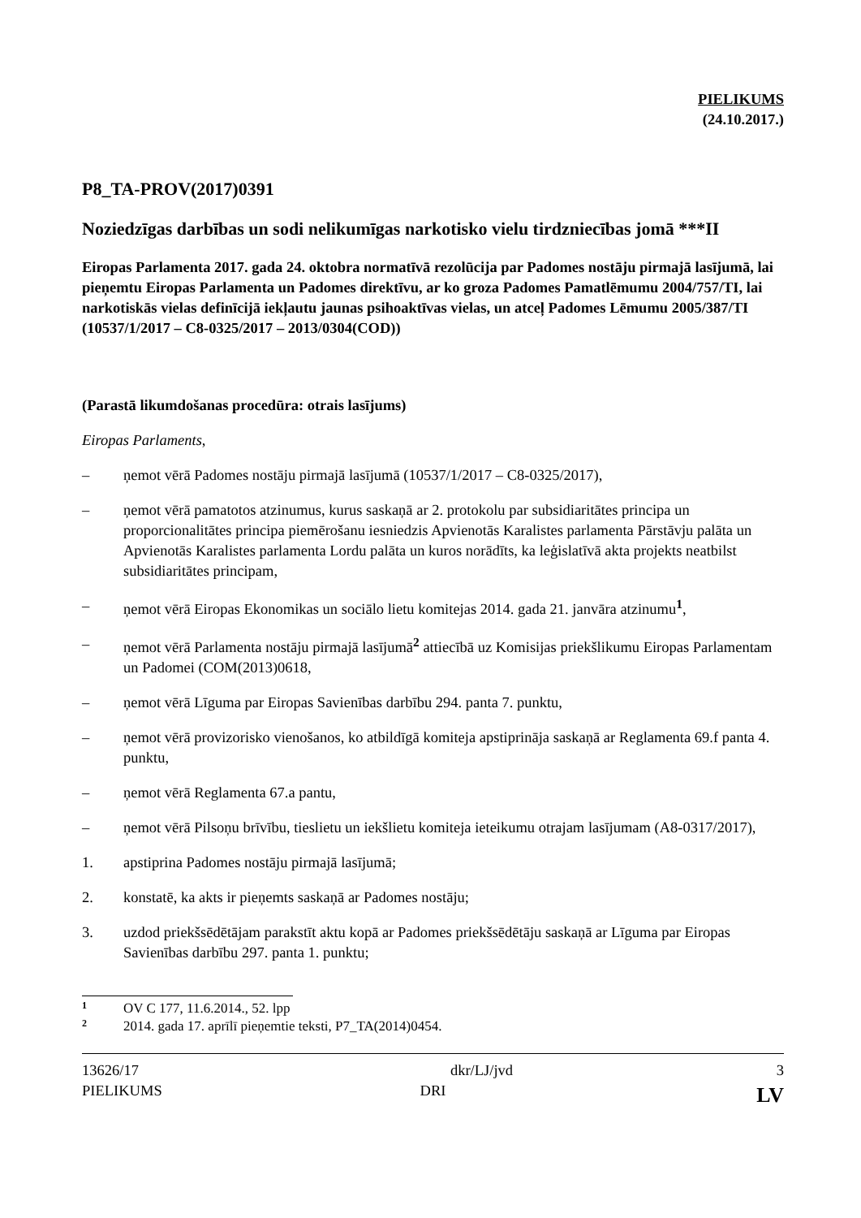PIELIKUMS
(24.10.2017.)
P8_TA-PROV(2017)0391
Noziedzīgas darbības un sodi nelikumīgas narkotisko vielu tirdzniecības jomā ***II
Eiropas Parlamenta 2017. gada 24. oktobra normatīvā rezolūcija par Padomes nostāju pirmajā lasījumā, lai pieņemtu Eiropas Parlamenta un Padomes direktīvu, ar ko groza Padomes Pamatlēmumu 2004/757/TI, lai narkotiskās vielas definīcijā iekļautu jaunas psihoaktīvas vielas, un atceļ Padomes Lēmumu 2005/387/TI (10537/1/2017 – C8-0325/2017 – 2013/0304(COD))
(Parastā likumdošanas procedūra: otrais lasījums)
Eiropas Parlaments,
– ņemot vērā Padomes nostāju pirmajā lasījumā (10537/1/2017 – C8-0325/2017),
– ņemot vērā pamatotos atzinumus, kurus saskaņā ar 2. protokolu par subsidiaritātes principa un proporcionalitātes principa piemērošanu iesniedzis Apvienotās Karalistes parlamenta Pārstāvju palāta un Apvienotās Karalistes parlamenta Lordu palāta un kuros norādīts, ka leģislatīvā akta projekts neatbilst subsidiaritātes principam,
– ņemot vērā Eiropas Ekonomikas un sociālo lietu komitejas 2014. gada 21. janvāra atzinumu<sup>1</sup>,
– ņemot vērā Parlamenta nostāju pirmajā lasījumā<sup>2</sup> attiecībā uz Komisijas priekšlikumu Eiropas Parlamentam un Padomei (COM(2013)0618,
– ņemot vērā Līguma par Eiropas Savienības darbību 294. panta 7. punktu,
– ņemot vērā provizorisko vienošanos, ko atbildīgā komiteja apstiprināja saskaņā ar Reglamenta 69.f panta 4. punktu,
– ņemot vērā Reglamenta 67.a pantu,
– ņemot vērā Pilsoņu brīvību, tieslietu un iekšlietu komiteja ieteikumu otrajam lasījumam (A8-0317/2017),
1. apstiprina Padomes nostāju pirmajā lasījumā;
2. konstatē, ka akts ir pieņemts saskaņā ar Padomes nostāju;
3. uzdod priekšsēdētājam parakstīt aktu kopā ar Padomes priekšsēdētāju saskaņā ar Līguma par Eiropas Savienības darbību 297. panta 1. punktu;
1 OV C 177, 11.6.2014., 52. lpp
2 2014. gada 17. aprīlī pieņemtie teksti, P7_TA(2014)0454.
13626/17
PIELIKUMS
dkr/LJ/jvd
DRI
3
LV